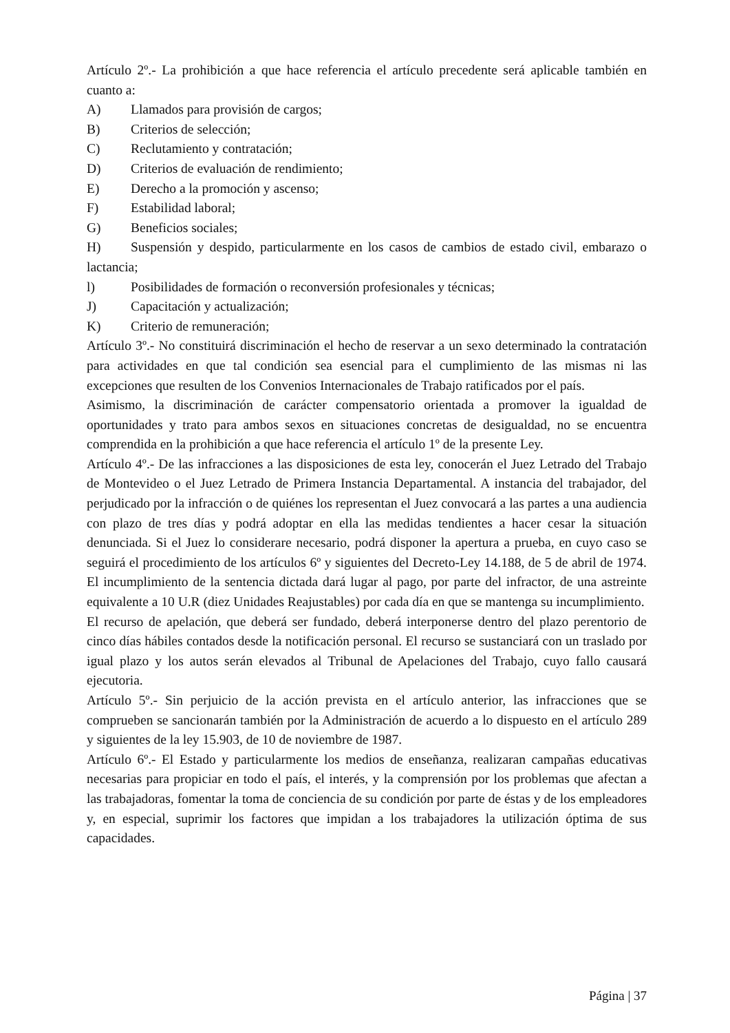Artículo 2º.- La prohibición a que hace referencia el artículo precedente será aplicable también en cuanto a:
A) Llamados para provisión de cargos;
B) Criterios de selección;
C) Reclutamiento y contratación;
D) Criterios de evaluación de rendimiento;
E) Derecho a la promoción y ascenso;
F) Estabilidad laboral;
G) Beneficios sociales;
H) Suspensión y despido, particularmente en los casos de cambios de estado civil, embarazo o lactancia;
l) Posibilidades de formación o reconversión profesionales y técnicas;
J) Capacitación y actualización;
K) Criterio de remuneración;
Artículo 3º.- No constituirá discriminación el hecho de reservar a un sexo determinado la contratación para actividades en que tal condición sea esencial para el cumplimiento de las mismas ni las excepciones que resulten de los Convenios Internacionales de Trabajo ratificados por el país.
Asimismo, la discriminación de carácter compensatorio orientada a promover la igualdad de oportunidades y trato para ambos sexos en situaciones concretas de desigualdad, no se encuentra comprendida en la prohibición a que hace referencia el artículo 1º de la presente Ley.
Artículo 4º.- De las infracciones a las disposiciones de esta ley, conocerán el Juez Letrado del Trabajo de Montevideo o el Juez Letrado de Primera Instancia Departamental. A instancia del trabajador, del perjudicado por la infracción o de quiénes los representan el Juez convocará a las partes a una audiencia con plazo de tres días y podrá adoptar en ella las medidas tendientes a hacer cesar la situación denunciada. Si el Juez lo considerare necesario, podrá disponer la apertura a prueba, en cuyo caso se seguirá el procedimiento de los artículos 6º y siguientes del Decreto-Ley 14.188, de 5 de abril de 1974. El incumplimiento de la sentencia dictada dará lugar al pago, por parte del infractor, de una astreinte equivalente a 10 U.R (diez Unidades Reajustables) por cada día en que se mantenga su incumplimiento.
El recurso de apelación, que deberá ser fundado, deberá interponerse dentro del plazo perentorio de cinco días hábiles contados desde la notificación personal. El recurso se sustanciará con un traslado por igual plazo y los autos serán elevados al Tribunal de Apelaciones del Trabajo, cuyo fallo causará ejecutoria.
Artículo 5º.- Sin perjuicio de la acción prevista en el artículo anterior, las infracciones que se comprueben se sancionarán también por la Administración de acuerdo a lo dispuesto en el artículo 289 y siguientes de la ley 15.903, de 10 de noviembre de 1987.
Artículo 6º.- El Estado y particularmente los medios de enseñanza, realizaran campañas educativas necesarias para propiciar en todo el país, el interés, y la comprensión por los problemas que afectan a las trabajadoras, fomentar la toma de conciencia de su condición por parte de éstas y de los empleadores y, en especial, suprimir los factores que impidan a los trabajadores la utilización óptima de sus capacidades.
Página | 37